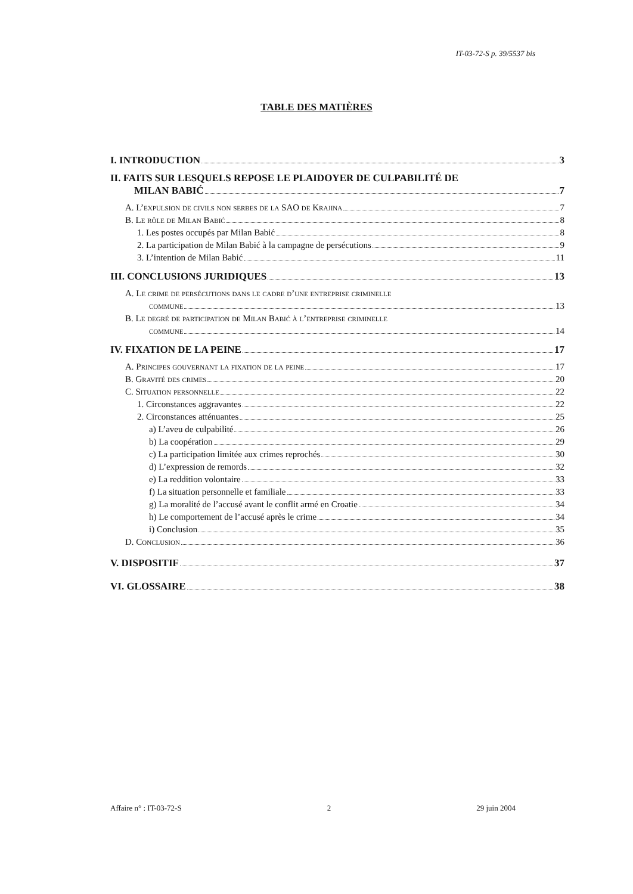IT-03-72-S p. 39/5537 bis
TABLE DES MATIÈRES
I. INTRODUCTION 3
II. FAITS SUR LESQUELS REPOSE LE PLAIDOYER DE CULPABILITÉ DE
MILAN BABIĆ 7
A. L’expulsion de civils non serbes de la SAO de Krajina 7
B. Le rôle de Milan Babić 8
1. Les postes occupés par Milan Babić 8
2. La participation de Milan Babić à la campagne de persécutions 9
3. L’intention de Milan Babić 11
III. CONCLUSIONS JURIDIQUES 13
A. Le crime de persécutions dans le cadre d’une entreprise criminelle
commune 13
B. Le degré de participation de Milan Babić à l’entreprise criminelle
commune 14
IV. FIXATION DE LA PEINE 17
A. Principes gouvernant la fixation de la peine 17
B. Gravité des crimes 20
C. Situation personnelle 22
1. Circonstances aggravantes 22
2. Circonstances atténuantes 25
a) L’aveu de culpabilité 26
b) La coopération 29
c) La participation limitée aux crimes reprochés 30
d) L’expression de remords 32
e) La reddition volontaire 33
f) La situation personnelle et familiale 33
g) La moralité de l’accusé avant le conflit armé en Croatie 34
h) Le comportement de l’accusé après le crime 34
i) Conclusion 35
D. Conclusion 36
V. DISPOSITIF 37
VI. GLOSSAIRE 38
Affaire n° : IT-03-72-S 2 29 juin 2004